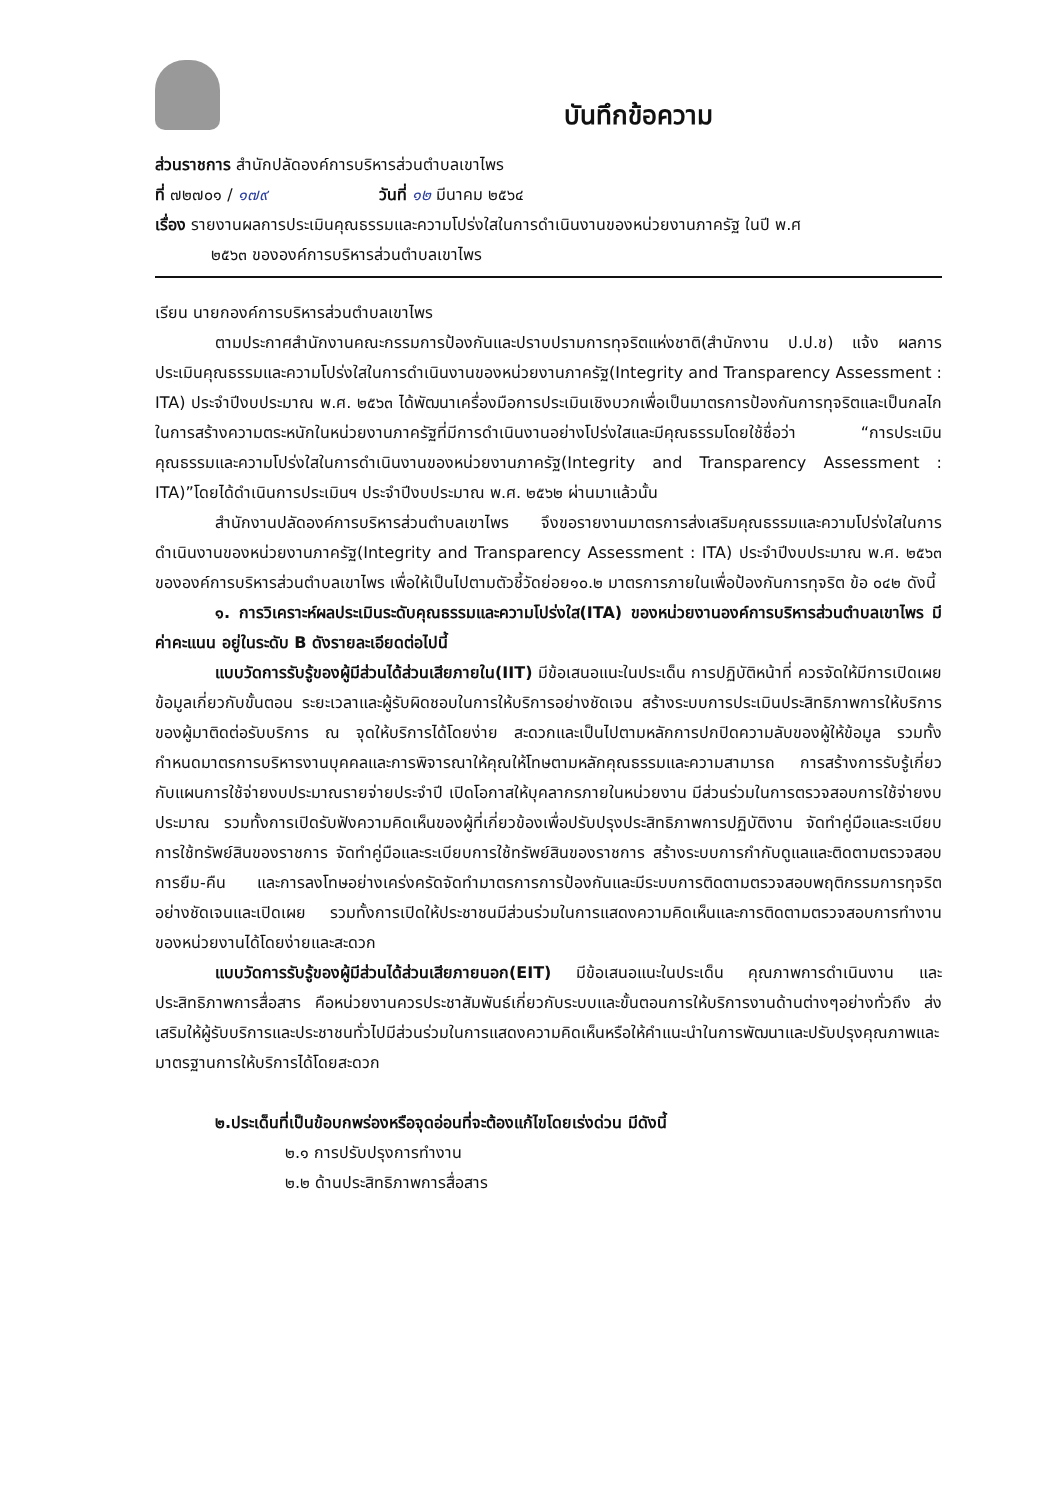บันทึกข้อความ
ส่วนราชการ สำนักปลัดองค์การบริหารส่วนตำบลเขาไพร
ที่ ๗๒๗๐๑ / ๑๗๙ วันที่ ๑๒ มีนาคม ๒๕๖๔
เรื่อง รายงานผลการประเมินคุณธรรมและความโปร่งใสในการดำเนินงานของหน่วยงานภาครัฐ ในปี พ.ศ
๒๕๖๓ ขององค์การบริหารส่วนตำบลเขาไพร
เรียน นายกองค์การบริหารส่วนตำบลเขาไพร
ตามประกาศสำนักงานคณะกรรมการป้องกันและปราบปรามการทุจริตแห่งชาติ(สำนักงาน ป.ป.ช) แจ้ง ผลการประเมินคุณธรรมและความโปร่งใสในการดำเนินงานของหน่วยงานภาครัฐ(Integrity and Transparency Assessment : ITA) ประจำปีงบประมาณ พ.ศ. ๒๕๖๓ ได้พัฒนาเครื่องมือการประเมินเชิงบวกเพื่อเป็นมาตรการป้องกันการทุจริตและเป็นกลไกในการสร้างความตระหนักในหน่วยงานภาครัฐที่มีการดำเนินงานอย่างโปร่งใสและมีคุณธรรมโดยใช้ชื่อว่า “การประเมินคุณธรรมและความโปร่งใสในการดำเนินงานของหน่วยงานภาครัฐ(Integrity and Transparency Assessment : ITA)”โดยได้ดำเนินการประเมินฯ ประจำปีงบประมาณ พ.ศ. ๒๕๖๒ ผ่านมาแล้วนั้น
สำนักงานปลัดองค์การบริหารส่วนตำบลเขาไพร จึงขอรายงานมาตรการส่งเสริมคุณธรรมและความโปร่งใสในการดำเนินงานของหน่วยงานภาครัฐ(Integrity and Transparency Assessment : ITA) ประจำปีงบประมาณ พ.ศ. ๒๕๖๓ ขององค์การบริหารส่วนตำบลเขาไพร เพื่อให้เป็นไปตามตัวชี้วัดย่อย๑๐.๒ มาตรการภายในเพื่อป้องกันการทุจริต ข้อ ๐๔๒ ดังนี้
๑. การวิเคราะห์ผลประเมินระดับคุณธรรมและความโปร่งใส(ITA) ของหน่วยงานองค์การบริหารส่วนตำบลเขาไพร มีค่าคะแนน อยู่ในระดับ B ดังรายละเอียดต่อไปนี้
แบบวัดการรับรู้ของผู้มีส่วนได้ส่วนเสียภายใน(IIT) มีข้อเสนอแนะในประเด็น การปฏิบัติหน้าที่ ควรจัดให้มีการเปิดเผยข้อมูลเกี่ยวกับขั้นตอน ระยะเวลาและผู้รับผิดชอบในการให้บริการอย่างชัดเจน สร้างระบบการประเมินประสิทธิภาพการให้บริการของผู้มาติดต่อรับบริการ ณ จุดให้บริการได้โดยง่าย สะดวกและเป็นไปตามหลักการปกปิดความลับของผู้ให้ข้อมูล รวมทั้งกำหนดมาตรการบริหารงานบุคคลและการพิจารณาให้คุณให้โทษตามหลักคุณธรรมและความสามารถ การสร้างการรับรู้เกี่ยวกับแผนการใช้จ่ายงบประมาณรายจ่ายประจำปี เปิดโอกาสให้บุคลากรภายในหน่วยงาน มีส่วนร่วมในการตรวจสอบการใช้จ่ายงบประมาณ รวมทั้งการเปิดรับฟังความคิดเห็นของผู้ที่เกี่ยวข้องเพื่อปรับปรุงประสิทธิภาพการปฏิบัติงาน จัดทำคู่มือและระเบียบการใช้ทรัพย์สินของราชการ จัดทำคู่มือและระเบียบการใช้ทรัพย์สินของราชการ สร้างระบบการกำกับดูแลและติดตามตรวจสอบการยืม-คืน และการลงโทษอย่างเคร่งครัดจัดทำมาตรการการป้องกันและมีระบบการติดตามตรวจสอบพฤติกรรมการทุจริตอย่างชัดเจนและเปิดเผย รวมทั้งการเปิดให้ประชาชนมีส่วนร่วมในการแสดงความคิดเห็นและการติดตามตรวจสอบการทำงานของหน่วยงานได้โดยง่ายและสะดวก
แบบวัดการรับรู้ของผู้มีส่วนได้ส่วนเสียภายนอก(EIT) มีข้อเสนอแนะในประเด็น คุณภาพการดำเนินงาน และประสิทธิภาพการสื่อสาร คือหน่วยงานควรประชาสัมพันธ์เกี่ยวกับระบบและขั้นตอนการให้บริการงานด้านต่างๆอย่างทั่วถึง ส่งเสริมให้ผู้รับบริการและประชาชนทั่วไปมีส่วนร่วมในการแสดงความคิดเห็นหรือให้คำแนะนำในการพัฒนาและปรับปรุงคุณภาพและมาตรฐานการให้บริการได้โดยสะดวก
๒.ประเด็นที่เป็นข้อบกพร่องหรือจุดอ่อนที่จะต้องแก้ไขโดยเร่งด่วน มีดังนี้
๒.๑ การปรับปรุงการทำงาน
๒.๒ ด้านประสิทธิภาพการสื่อสาร